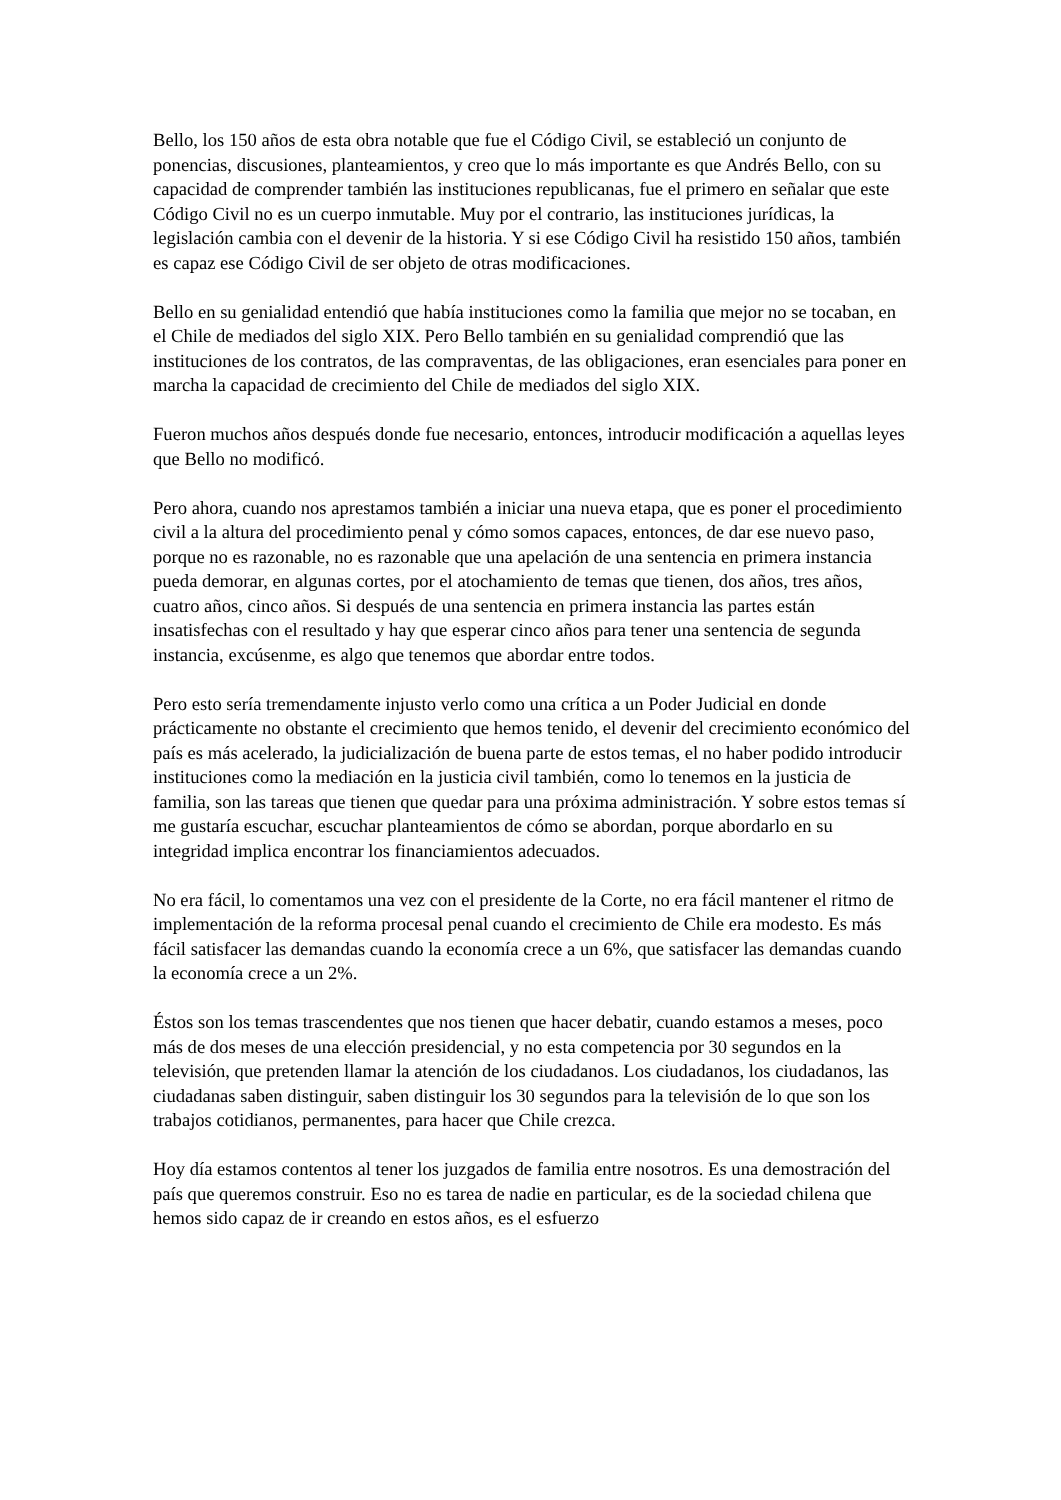Bello, los 150 años de esta obra notable que fue el Código Civil, se estableció un conjunto de ponencias, discusiones, planteamientos, y creo que lo más importante es que Andrés Bello, con su capacidad de comprender también las instituciones republicanas, fue el primero en señalar que este Código Civil no es un cuerpo inmutable. Muy por el contrario, las instituciones jurídicas, la legislación cambia con el devenir de la historia. Y si ese Código Civil ha resistido 150 años, también es capaz ese Código Civil de ser objeto de otras modificaciones.
Bello en su genialidad entendió que había instituciones como la familia que mejor no se tocaban, en el Chile de mediados del siglo XIX. Pero Bello también en su genialidad comprendió que las instituciones de los contratos, de las compraventas, de las obligaciones, eran esenciales para poner en marcha la capacidad de crecimiento del Chile de mediados del siglo XIX.
Fueron muchos años después donde fue necesario, entonces, introducir modificación a aquellas leyes que Bello no modificó.
Pero ahora, cuando nos aprestamos también a iniciar una nueva etapa, que es poner el procedimiento civil a la altura del procedimiento penal y cómo somos capaces, entonces, de dar ese nuevo paso, porque no es razonable, no es razonable que una apelación de una sentencia en primera instancia pueda demorar, en algunas cortes, por el atochamiento de temas que tienen, dos años, tres años, cuatro años, cinco años. Si después de una sentencia en primera instancia las partes están insatisfechas con el resultado y hay que esperar cinco años para tener una sentencia de segunda instancia, excúsenme, es algo que tenemos que abordar entre todos.
Pero esto sería tremendamente injusto verlo como una crítica a un Poder Judicial en donde prácticamente no obstante el crecimiento que hemos tenido, el devenir del crecimiento económico del país es más acelerado, la judicialización de buena parte de estos temas, el no haber podido introducir instituciones como la mediación en la justicia civil también, como lo tenemos en la justicia de familia, son las tareas que tienen que quedar para una próxima administración. Y sobre estos temas sí me gustaría escuchar, escuchar planteamientos de cómo se abordan, porque abordarlo en su integridad implica encontrar los financiamientos adecuados.
No era fácil, lo comentamos una vez con el presidente de la Corte, no era fácil mantener el ritmo de implementación de la reforma procesal penal cuando el crecimiento de Chile era modesto. Es más fácil satisfacer las demandas cuando la economía crece a un 6%, que satisfacer las demandas cuando la economía crece a un 2%.
Éstos son los temas trascendentes que nos tienen que hacer debatir, cuando estamos a meses, poco más de dos meses de una elección presidencial, y no esta competencia por 30 segundos en la televisión, que pretenden llamar la atención de los ciudadanos. Los ciudadanos, los ciudadanos, las ciudadanas saben distinguir, saben distinguir los 30 segundos para la televisión de lo que son los trabajos cotidianos, permanentes, para hacer que Chile crezca.
Hoy día estamos contentos al tener los juzgados de familia entre nosotros. Es una demostración del país que queremos construir. Eso no es tarea de nadie en particular, es de la sociedad chilena que hemos sido capaz de ir creando en estos años, es el esfuerzo